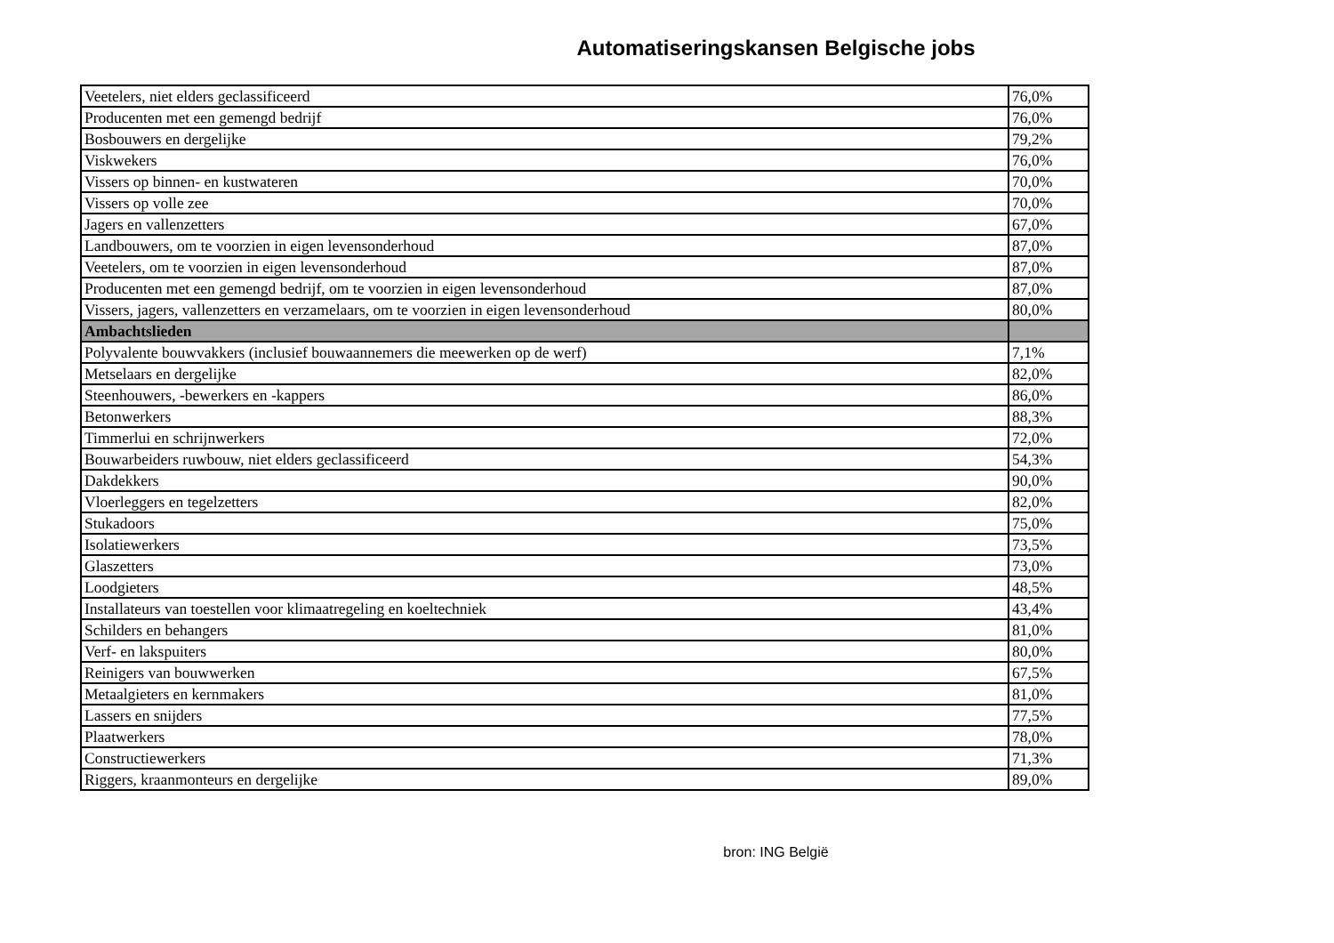Automatiseringskansen Belgische jobs
| Veetelers, niet elders geclassificeerd | 76,0% |
| Producenten met een gemengd bedrijf | 76,0% |
| Bosbouwers en dergelijke | 79,2% |
| Viskwekers | 76,0% |
| Vissers op binnen- en kustwateren | 70,0% |
| Vissers op volle zee | 70,0% |
| Jagers en vallenzetters | 67,0% |
| Landbouwers, om te voorzien in eigen levensonderhoud | 87,0% |
| Veetelers, om te voorzien in eigen levensonderhoud | 87,0% |
| Producenten met een gemengd bedrijf, om te voorzien in eigen levensonderhoud | 87,0% |
| Vissers, jagers, vallenzetters en verzamelaars, om te voorzien in eigen levensonderhoud | 80,0% |
| Ambachtslieden | |
| Polyvalente bouwvakkers (inclusief bouwaannemers die meewerken op de werf) | 7,1% |
| Metselaars en dergelijke | 82,0% |
| Steenhouwers, -bewerkers en -kappers | 86,0% |
| Betonwerkers | 88,3% |
| Timmerlui en schrijnwerkers | 72,0% |
| Bouwarbeiders ruwbouw, niet elders geclassificeerd | 54,3% |
| Dakdekkers | 90,0% |
| Vloerleggers en tegelzetters | 82,0% |
| Stukadoors | 75,0% |
| Isolatiewerkers | 73,5% |
| Glaszetters | 73,0% |
| Loodgieters | 48,5% |
| Installateurs van toestellen voor klimaatregeling en koeltechniek | 43,4% |
| Schilders en behangers | 81,0% |
| Verf- en lakspuiters | 80,0% |
| Reinigers van bouwwerken | 67,5% |
| Metaalgieters en kernmakers | 81,0% |
| Lassers en snijders | 77,5% |
| Plaatwerkers | 78,0% |
| Constructiewerkers | 71,3% |
| Riggers, kraanmonteurs en dergelijke | 89,0% |
bron: ING België